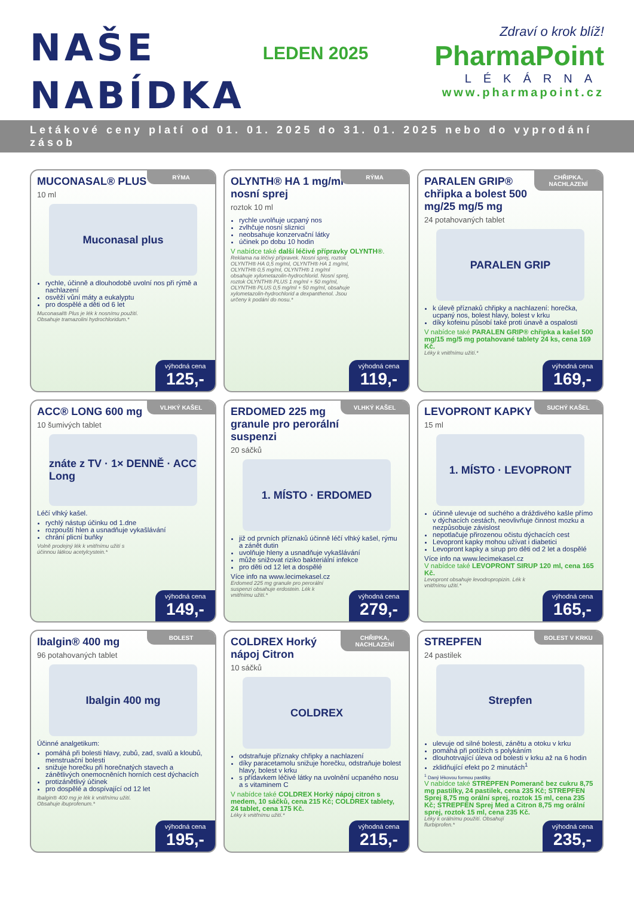NAŠE
NABÍDKA
LEDEN 2025
Zdraví o krok blíž!
PharmaPoint
LÉKÁRNA
www.pharmapoint.cz
Letákové ceny platí od 01. 01. 2025 do 31. 01. 2025 nebo do vyprodání zásob
RÝMA
MUCONASAL® PLUS
10 ml
Muconasal plus
rychle, účinně a dlouhodobě uvolní nos při rýmě a nachlazení
osvěží vůní máty a eukalyptu
pro dospělé a děti od 6 let
Muconasal® Plus je lék k nosnímu použití. Obsahuje tramazolini hydrochloridum.*
výhodná cena
125,-
RÝMA
OLYNTH® HA 1 mg/ml nosní sprej
roztok 10 ml
rychle uvolňuje ucpaný nos
zvlhčuje nosní sliznici
neobsahuje konzervační látky
účinek po dobu 10 hodin
V nabídce také další léčivé přípravky OLYNTH®.
Reklama na léčivý přípravek. Nosní sprej, roztok OLYNTH® HA 0,5 mg/ml, OLYNTH® HA 1 mg/ml, OLYNTH® 0,5 mg/ml, OLYNTH® 1 mg/ml obsahuje xylometazolin-hydrochlorid. Nosní sprej, roztok OLYNTH® PLUS 1 mg/ml + 50 mg/ml, OLYNTH® PLUS 0,5 mg/ml + 50 mg/ml, obsahuje xylometazolin-hydrochlorid a dexpanthenol. Jsou určeny k podání do nosu.*
výhodná cena
119,-
CHŘIPKA, NACHLAZENÍ
PARALEN GRIP® chřipka a bolest 500 mg/25 mg/5 mg
24 potahovaných tablet
PARALEN GRIP
k úlevě příznaků chřipky a nachlazení: horečka, ucpaný nos, bolest hlavy, bolest v krku
díky kofeinu působí také proti únavě a ospalosti
V nabídce také PARALEN GRIP® chřipka a kašel 500 mg/15 mg/5 mg potahované tablety 24 ks, cena 169 Kč.
Léky k vnitřnímu užití.*
výhodná cena
169,-
VLHKÝ KAŠEL
ACC® LONG 600 mg
10 šumivých tablet
znáte z TV · 1× DENNĚ · ACC Long
Léčí vlhký kašel.
rychlý nástup účinku od 1.dne
rozpouští hlen a usnadňuje vykašlávání
chrání plicní buňky
Volně prodejný lék k vnitřnímu užití s účinnou látkou acetylcystein.*
výhodná cena
149,-
VLHKÝ KAŠEL
ERDOMED 225 mg granule pro perorální suspenzi
20 sáčků
1. MÍSTO · ERDOMED
již od prvních příznaků účinně léčí vlhký kašel, rýmu a zánět dutin
uvolňuje hleny a usnadňuje vykašlávání
může snižovat riziko bakteriální infekce
pro děti od 12 let a dospělé
Více info na www.lecimekasel.cz
Erdomed 225 mg granule pro perorální suspenzi obsahuje erdostein. Lék k vnitřnímu užití.*
výhodná cena
279,-
SUCHÝ KAŠEL
LEVOPRONT KAPKY
15 ml
1. MÍSTO · LEVOPRONT
účinně ulevuje od suchého a dráždivého kašle přímo v dýchacích cestách, neovlivňuje činnost mozku a nezpůsobuje závislost
nepotlačuje přirozenou očistu dýchacích cest
Levopront kapky mohou užívat i diabetici
Levopront kapky a sirup pro děti od 2 let a dospělé
Více info na www.lecimekasel.cz
V nabídce také LEVOPRONT SIRUP 120 ml, cena 165 Kč.
Levopront obsahuje levodropropizin. Lék k vnitřnímu užití.*
výhodná cena
165,-
BOLEST
Ibalgin® 400 mg
96 potahovaných tablet
Ibalgin 400 mg
Účinné analgetikum:
pomáhá při bolesti hlavy, zubů, zad, svalů a kloubů, menstruační bolesti
snižuje horečku při horečnatých stavech a zánětlivých onemocněních horních cest dýchacích
protizánětlivý účinek
pro dospělé a dospívající od 12 let
Ibalgin® 400 mg je lék k vnitřnímu užití. Obsahuje ibuprofenum.*
výhodná cena
195,-
CHŘIPKA, NACHLAZENÍ
COLDREX Horký nápoj Citron
10 sáčků
COLDREX
odstraňuje příznaky chřipky a nachlazení
díky paracetamolu snižuje horečku, odstraňuje bolest hlavy, bolest v krku
s přídavkem léčivé látky na uvolnění ucpaného nosu a s vitaminem C
V nabídce také COLDREX Horký nápoj citron s medem, 10 sáčků, cena 215 Kč; COLDREX tablety, 24 tablet, cena 175 Kč.
Léky k vnitřnímu užití.*
výhodná cena
215,-
BOLEST V KRKU
STREPFEN
24 pastilek
Strepfen
ulevuje od silné bolesti, zánětu a otoku v krku
pomáhá při potížích s polykáním
dlouhotrvající úleva od bolesti v krku až na 6 hodin
zklidňující efekt po 2 minutách<sup>1</sup>
<sup>1</sup> Daný lékovou formou pastilky.
V nabídce také STREPFEN Pomeranč bez cukru 8,75 mg pastilky, 24 pastilek, cena 235 Kč; STREPFEN Sprej 8,75 mg orální sprej, roztok 15 ml, cena 235 Kč; STREPFEN Sprej Med a Citron 8,75 mg orální sprej, roztok 15 ml, cena 235 Kč.
Léky k orálnímu použití. Obsahují flurbiprofen.*
výhodná cena
235,-